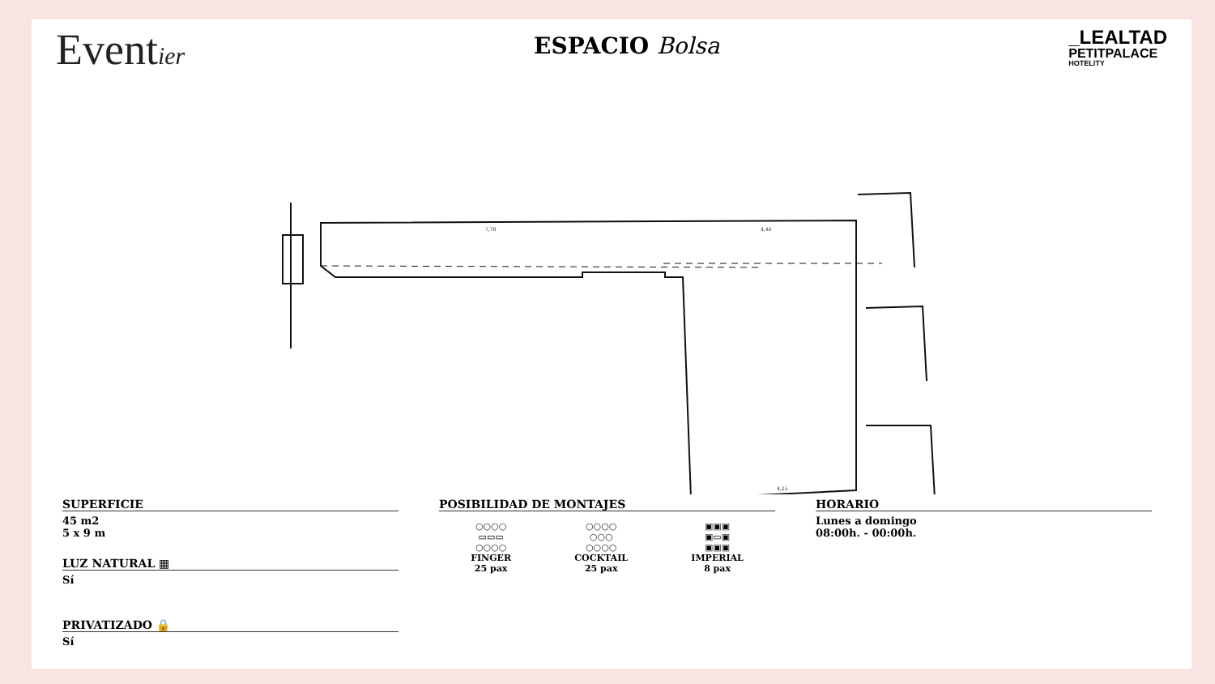Eventier
ESPACIO Bolsa
_LEALTAD
PETITPALACE
HOTELITY
7,78
4,40
4,25
SUPERFICIE
45 m2
5 x 9 m
LUZ NATURAL ▦
Sí
PRIVATIZADO 🔒
Sí
POSIBILIDAD DE MONTAJES
○○○○
▭▭▭
○○○○
FINGER
25 pax
○○○○
○○○
○○○○
COCKTAIL
25 pax
▣▣▣
▣▭▣
▣▣▣
IMPERIAL
8 pax
HORARIO
Lunes a domingo
08:00h. - 00:00h.